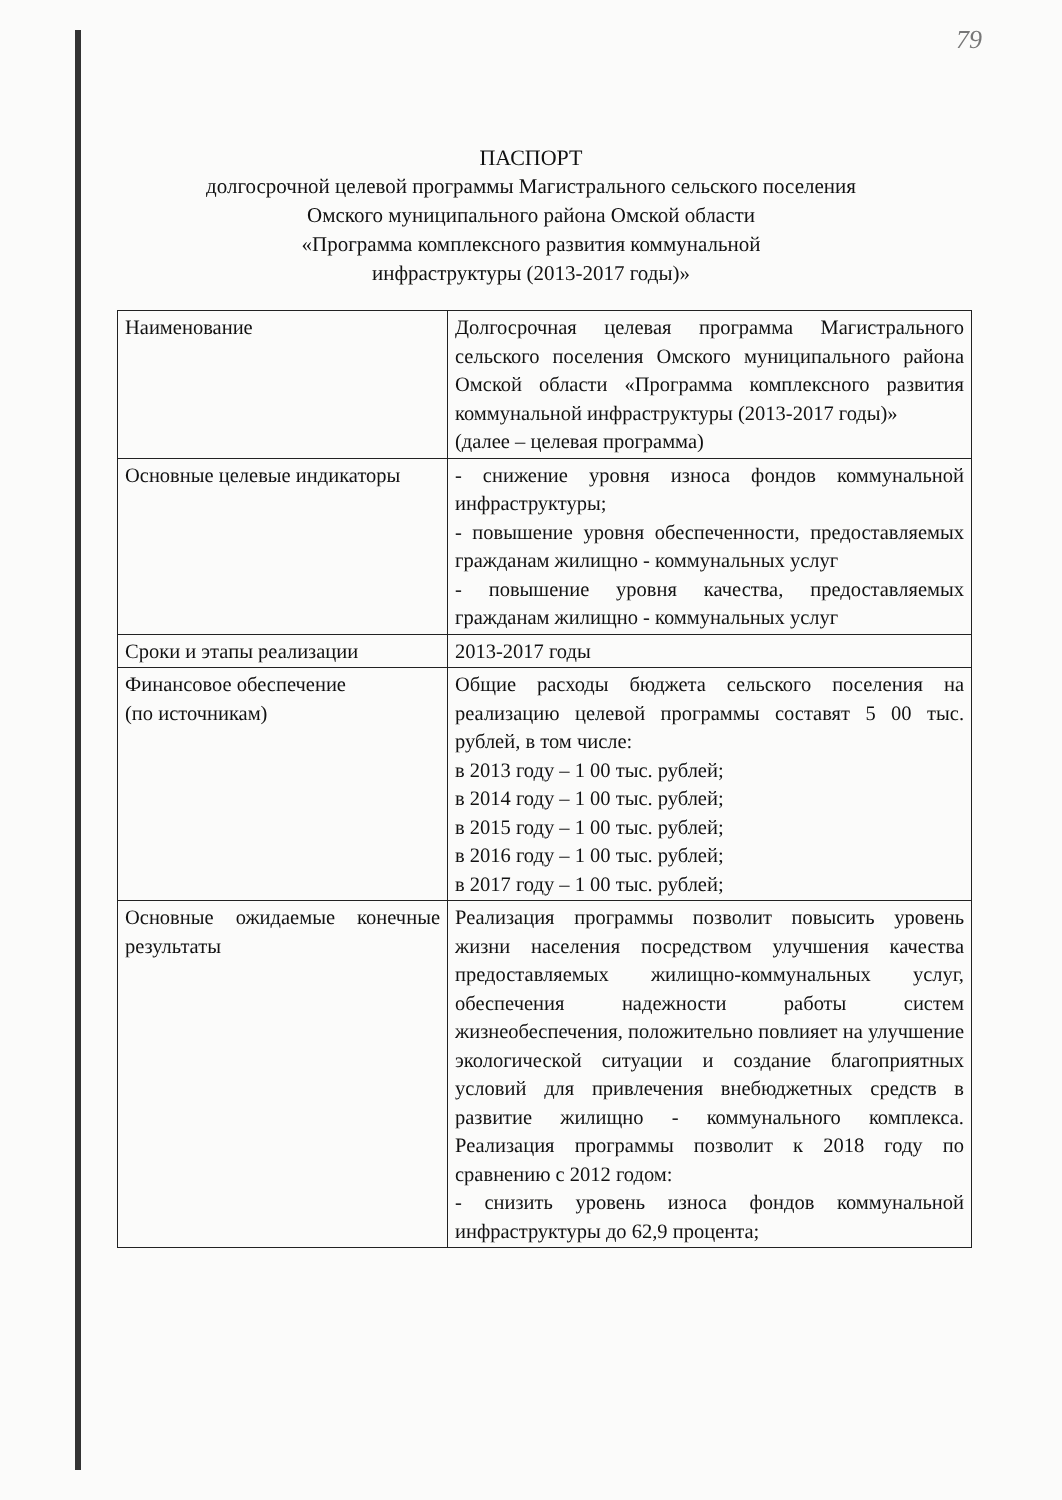79
ПАСПОРТ
долгосрочной целевой программы Магистрального сельского поселения
Омского муниципального района Омской области
«Программа комплексного развития коммунальной
инфраструктуры (2013-2017 годы)»
| Наименование | Долгосрочная целевая программа Магистрального сельского поселения Омского муниципального района Омской области «Программа комплексного развития коммунальной инфраструктуры (2013-2017 годы)» (далее – целевая программа) |
| Основные целевые индикаторы | - снижение уровня износа фондов коммунальной инфраструктуры; - повышение уровня обеспеченности, предоставляемых гражданам жилищно - коммунальных услуг - повышение уровня качества, предоставляемых гражданам жилищно - коммунальных услуг |
| Сроки и этапы реализации | 2013-2017 годы |
| Финансовое обеспечение (по источникам) | Общие расходы бюджета сельского поселения на реализацию целевой программы составят 5 00 тыс. рублей, в том числе: в 2013 году – 1 00 тыс. рублей; в 2014 году – 1 00 тыс. рублей; в 2015 году – 1 00 тыс. рублей; в 2016 году – 1 00 тыс. рублей; в 2017 году – 1 00 тыс. рублей; |
| Основные ожидаемые конечные результаты | Реализация программы позволит повысить уровень жизни населения посредством улучшения качества предоставляемых жилищно-коммунальных услуг, обеспечения надежности работы систем жизнеобеспечения, положительно повлияет на улучшение экологической ситуации и создание благоприятных условий для привлечения внебюджетных средств в развитие жилищно - коммунального комплекса. Реализация программы позволит к 2018 году по сравнению с 2012 годом: - снизить уровень износа фондов коммунальной инфраструктуры до 62,9 процента; |